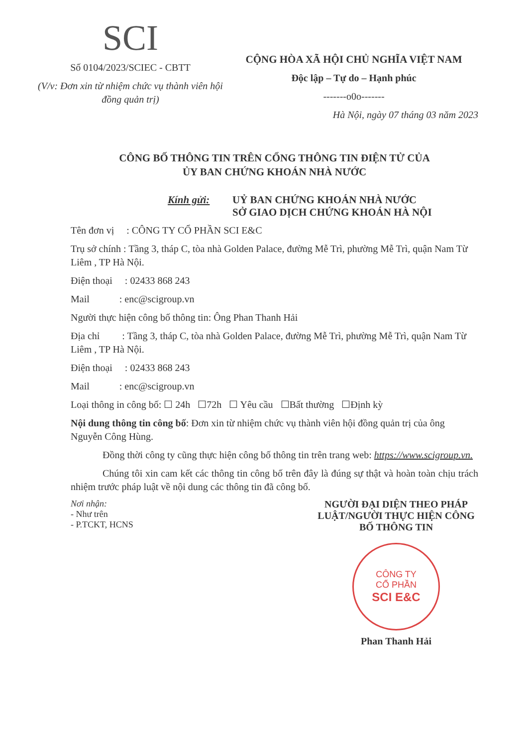SCI
Số 0104/2023/SCIEC - CBTT
(V/v: Đơn xin từ nhiệm chức vụ thành viên hội đồng quản trị)
CỘNG HÒA XÃ HỘI CHỦ NGHĨA VIỆT NAM
Độc lập – Tự do – Hạnh phúc
-------o0o-------
Hà Nội, ngày 07 tháng 03 năm 2023
CÔNG BỐ THÔNG TIN TRÊN CỔNG THÔNG TIN ĐIỆN TỬ CỦA
ỦY BAN CHỨNG KHOÁN NHÀ NƯỚC
Kính gửi: UỶ BAN CHỨNG KHOÁN NHÀ NƯỚC
SỞ GIAO DỊCH CHỨNG KHOÁN HÀ NỘI
Tên đơn vị : CÔNG TY CỔ PHẦN SCI E&C
Trụ sở chính : Tầng 3, tháp C, tòa nhà Golden Palace, đường Mễ Trì, phường Mễ Trì, quận Nam Từ Liêm , TP Hà Nội.
Điện thoại : 02433 868 243
Mail : enc@scigroup.vn
Người thực hiện công bố thông tin: Ông Phan Thanh Hải
Địa chỉ : Tầng 3, tháp C, tòa nhà Golden Palace, đường Mễ Trì, phường Mễ Trì, quận Nam Từ Liêm , TP Hà Nội.
Điện thoại : 02433 868 243
Mail : enc@scigroup.vn
Loại thông in công bố: ☐ 24h ☐72h ☐ Yêu cầu ☐Bất thường ☐Định kỳ
Nội dung thông tin công bố: Đơn xin từ nhiệm chức vụ thành viên hội đồng quản trị của ông Nguyễn Công Hùng.
Đồng thời công ty cũng thực hiện công bố thông tin trên trang web: https://www.scigroup.vn.
Chúng tôi xin cam kết các thông tin công bố trên đây là đúng sự thật và hoàn toàn chịu trách nhiệm trước pháp luật về nội dung các thông tin đã công bố.
Nơi nhận:
- Như trên
- P.TCKT, HCNS
NGƯỜI ĐẠI DIỆN THEO PHÁP LUẬT/NGƯỜI THỰC HIỆN CÔNG BỐ THÔNG TIN
CÔNG TY
CỔ PHẦN
SCI E&C
Phan Thanh Hải